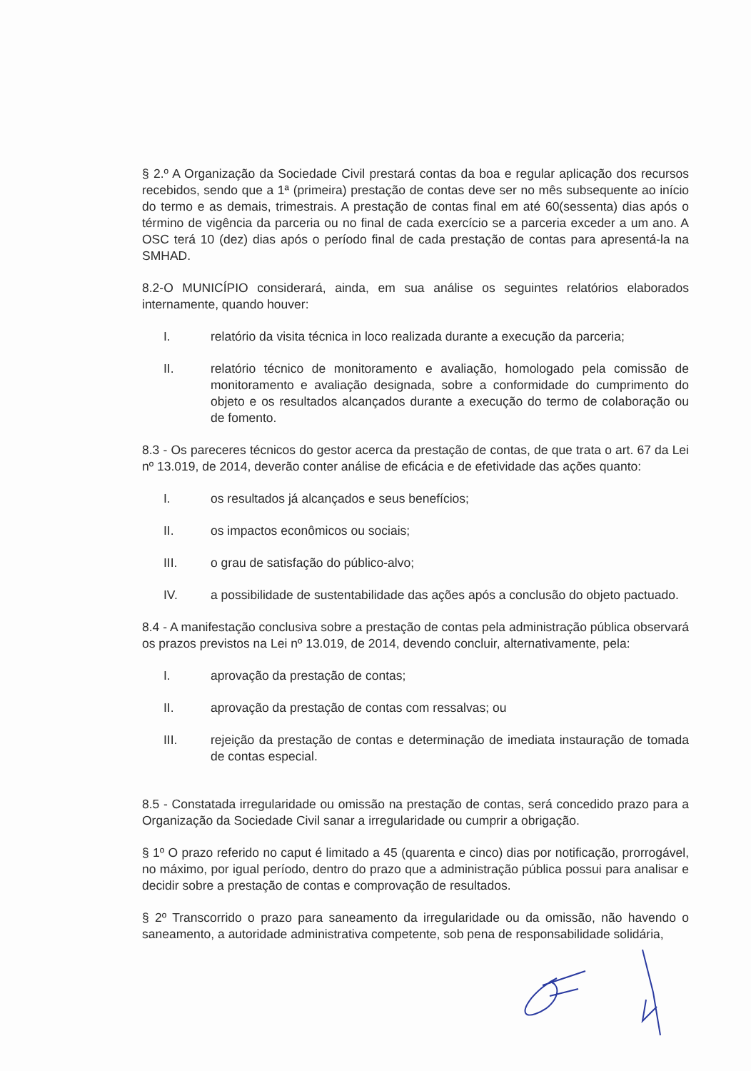§ 2.º A Organização da Sociedade Civil prestará contas da boa e regular aplicação dos recursos recebidos, sendo que a 1ª (primeira) prestação de contas deve ser no mês subsequente ao início do termo e as demais, trimestrais. A prestação de contas final em até 60(sessenta) dias após o término de vigência da parceria ou no final de cada exercício se a parceria exceder a um ano. A OSC terá 10 (dez) dias após o período final de cada prestação de contas para apresentá-la na SMHAD.
8.2-O MUNICÍPIO considerará, ainda, em sua análise os seguintes relatórios elaborados internamente, quando houver:
I. relatório da visita técnica in loco realizada durante a execução da parceria;
II. relatório técnico de monitoramento e avaliação, homologado pela comissão de monitoramento e avaliação designada, sobre a conformidade do cumprimento do objeto e os resultados alcançados durante a execução do termo de colaboração ou de fomento.
8.3 - Os pareceres técnicos do gestor acerca da prestação de contas, de que trata o art. 67 da Lei nº 13.019, de 2014, deverão conter análise de eficácia e de efetividade das ações quanto:
I. os resultados já alcançados e seus benefícios;
II. os impactos econômicos ou sociais;
III. o grau de satisfação do público-alvo;
IV. a possibilidade de sustentabilidade das ações após a conclusão do objeto pactuado.
8.4 - A manifestação conclusiva sobre a prestação de contas pela administração pública observará os prazos previstos na Lei nº 13.019, de 2014, devendo concluir, alternativamente, pela:
I. aprovação da prestação de contas;
II. aprovação da prestação de contas com ressalvas; ou
III. rejeição da prestação de contas e determinação de imediata instauração de tomada de contas especial.
8.5 - Constatada irregularidade ou omissão na prestação de contas, será concedido prazo para a Organização da Sociedade Civil sanar a irregularidade ou cumprir a obrigação.
§ 1º O prazo referido no caput é limitado a 45 (quarenta e cinco) dias por notificação, prorrogável, no máximo, por igual período, dentro do prazo que a administração pública possui para analisar e decidir sobre a prestação de contas e comprovação de resultados.
§ 2º Transcorrido o prazo para saneamento da irregularidade ou da omissão, não havendo o saneamento, a autoridade administrativa competente, sob pena de responsabilidade solidária,